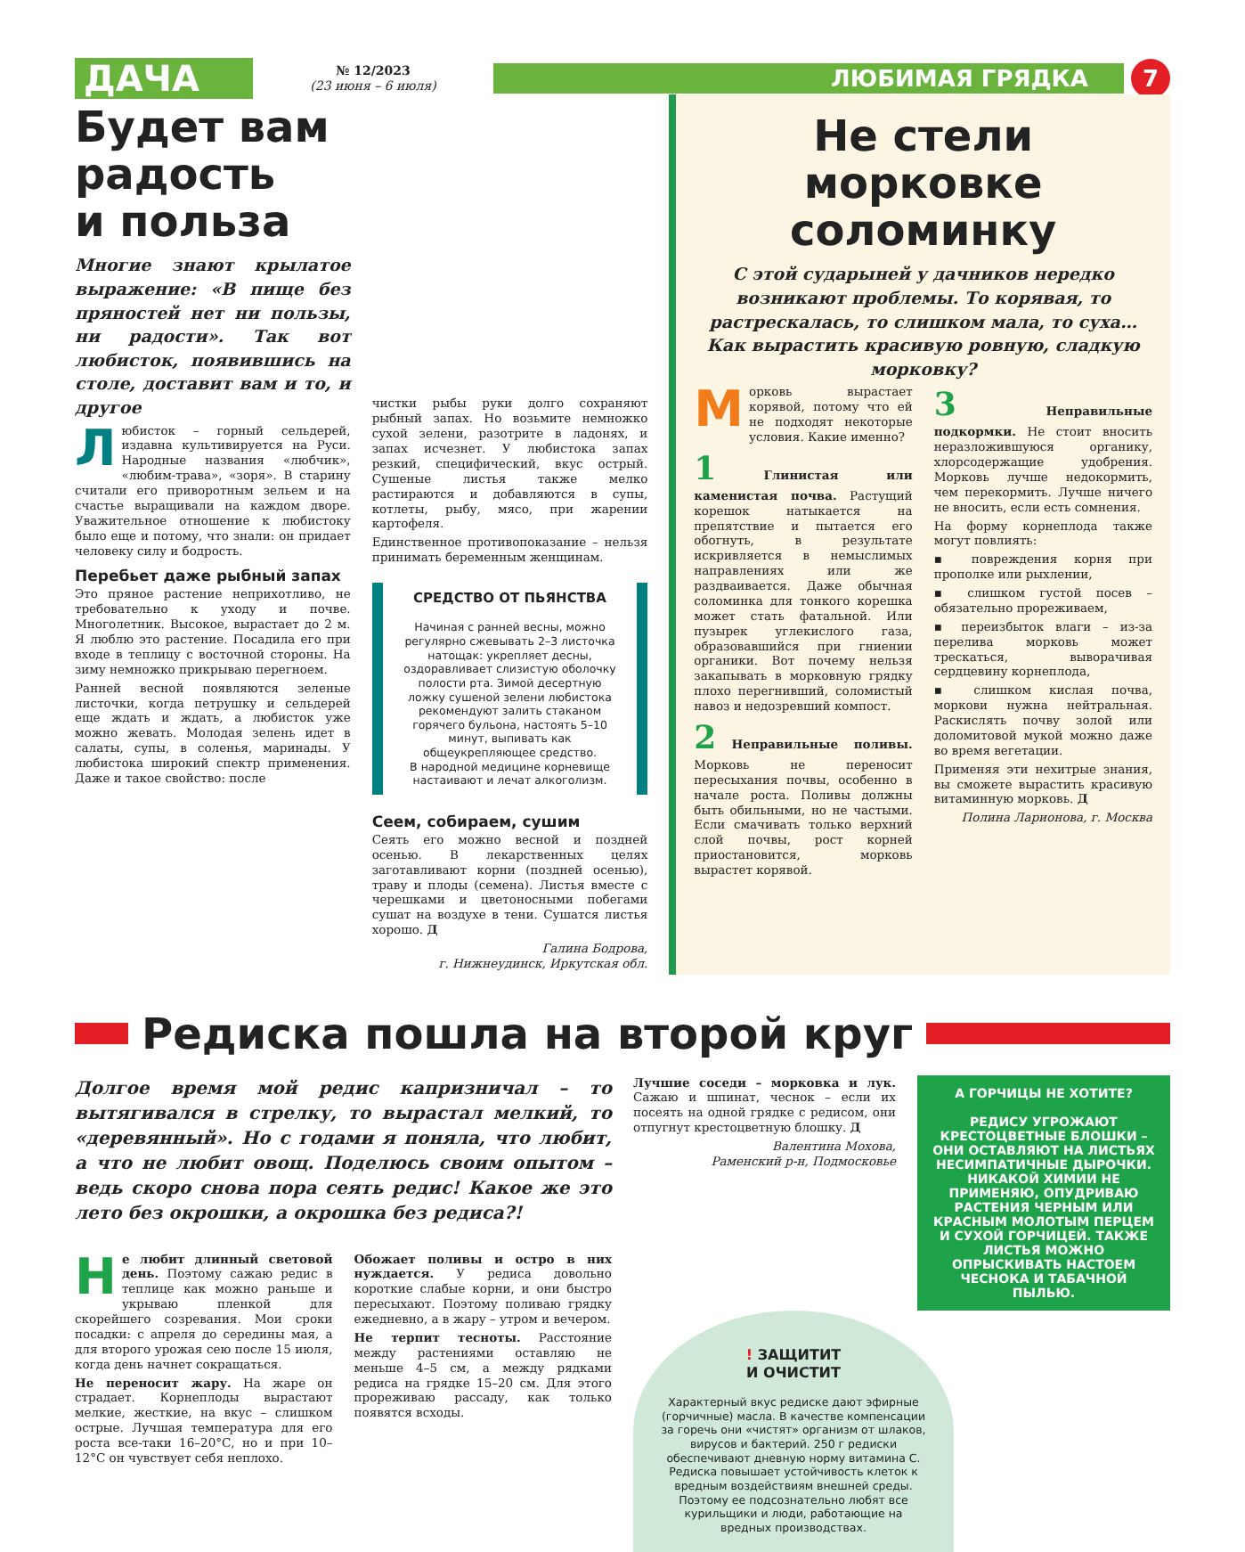ДАЧА
№ 12/2023
(23 июня – 6 июля)
ЛЮБИМАЯ ГРЯДКА
7
Будет вам
радость
и польза
Многие знают крылатое выражение: «В пище без пряностей нет ни пользы, ни радости». Так вот любисток, появившись на столе, доставит вам и то, и другое
Любисток – горный сельдерей, издавна культивируется на Руси. Народные названия «любчик», «любим-трава», «зоря». В старину считали его приворотным зельем и на счастье выращивали на каждом дворе. Уважительное отношение к любистоку было еще и потому, что знали: он придает человеку силу и бодрость.
Перебьет даже рыбный запах
Это пряное растение неприхотливо, не требовательно к уходу и почве. Многолетник. Высокое, вырастает до 2 м. Я люблю это растение. Посадила его при входе в теплицу с восточной стороны. На зиму немножко прикрываю перегноем.
Ранней весной появляются зеленые листочки, когда петрушку и сельдерей еще ждать и ждать, а любисток уже можно жевать. Молодая зелень идет в салаты, супы, в соленья, маринады. У любистока широкий спектр применения. Даже и такое свойство: после
чистки рыбы руки долго сохраняют рыбный запах. Но возьмите немножко сухой зелени, разотрите в ладонях, и запах исчезнет. У любистока запах резкий, специфический, вкус острый. Сушеные листья также мелко растираются и добавляются в супы, котлеты, рыбу, мясо, при жарении картофеля.
Единственное противопоказание – нельзя принимать беременным женщинам.
СРЕДСТВО ОТ ПЬЯНСТВА
Начиная с ранней весны, можно регулярно сжевывать 2–3 листочка натощак: укрепляет десны, оздоравливает слизистую оболочку полости рта. Зимой десертную ложку сушеной зелени любистока рекомендуют залить стаканом горячего бульона, настоять 5–10 минут, выпивать как общеукрепляющее средство.
В народной медицине корневище настаивают и лечат алкоголизм.
Сеем, собираем, сушим
Сеять его можно весной и поздней осенью. В лекарственных целях заготавливают корни (поздней осенью), траву и плоды (семена). Листья вместе с черешками и цветоносными побегами сушат на воздухе в тени. Сушатся листья хорошо. Д
Галина Бодрова,
г. Нижнеудинск, Иркутская обл.
Не стели морковке соломинку
С этой сударыней у дачников нередко возникают проблемы. То корявая, то растрескалась, то слишком мала, то суха… Как вырастить красивую ровную, сладкую морковку?
Морковь вырастает корявой, потому что ей не подходят некоторые условия. Какие именно?
1 Глинистая или каменистая почва. Растущий корешок натыкается на препятствие и пытается его обогнуть, в результате искривляется в немыслимых направлениях или же раздваивается. Даже обычная соломинка для тонкого корешка может стать фатальной. Или пузырек углекислого газа, образовавшийся при гниении органики. Вот почему нельзя закапывать в морковную грядку плохо перегнивший, соломистый навоз и недозревший компост.
2 Неправильные поливы. Морковь не переносит пересыхания почвы, особенно в начале роста. Поливы должны быть обильными, но не частыми. Если смачивать только верхний слой почвы, рост корней приостановится, морковь вырастет корявой.
3 Неправильные подкормки. Не стоит вносить неразложившуюся органику, хлорсодержащие удобрения. Морковь лучше недокормить, чем перекормить. Лучше ничего не вносить, если есть сомнения.
На форму корнеплода также могут повлиять:
▪ повреждения корня при прополке или рыхлении,
▪ слишком густой посев – обязательно прореживаем,
▪ переизбыток влаги – из-за перелива морковь может треcкаться, выворачивая сердцевину корнеплода,
▪ слишком кислая почва, моркови нужна нейтральная. Раскислять почву золой или доломитовой мукой можно даже во время вегетации.
Применяя эти нехитрые знания, вы сможете вырастить красивую витаминную морковь. Д
Полина Ларионова, г. Москва
Редиска пошла на второй круг
Долгое время мой редис капризничал – то вытягивался в стрелку, то вырастал мелкий, то «деревянный». Но с годами я поняла, что любит, а что не любит овощ. Поделюсь своим опытом – ведь скоро снова пора сеять редис! Какое же это лето без окрошки, а окрошка без редиса?!
Не любит длинный световой день. Поэтому сажаю редис в теплице как можно раньше и укрываю пленкой для скорейшего созревания. Мои сроки посадки: с апреля до середины мая, а для второго урожая сею после 15 июля, когда день начнет сокращаться.
Не переносит жару. На жаре он страдает. Корнеплоды вырастают мелкие, жесткие, на вкус – слишком острые. Лучшая температура для его роста все-таки 16–20°С, но и при 10–12°С он чувствует себя неплохо.
Обожает поливы и остро в них нуждается. У редиса довольно короткие слабые корни, и они быстро пересыхают. Поэтому поливаю грядку ежедневно, а в жару – утром и вечером.
Не терпит тесноты. Расстояние между растениями оставляю не меньше 4–5 см, а между рядками редиса на грядке 15–20 см. Для этого прореживаю рассаду, как только появятся всходы.
Лучшие соседи – морковка и лук. Сажаю и шпинат, чеснок – если их посеять на одной грядке с редисом, они отпугнут крестоцветную блошку. Д
Валентина Мохова,
Раменский р-н, Подмосковье
А ГОРЧИЦЫ НЕ ХОТИТЕ?
РЕДИСУ УГРОЖАЮТ КРЕСТОЦВЕТНЫЕ БЛОШКИ – ОНИ ОСТАВЛЯЮТ НА ЛИСТЬЯХ НЕСИМПАТИЧНЫЕ ДЫРОЧКИ. НИКАКОЙ ХИМИИ НЕ ПРИМЕНЯЮ, ОПУДРИВАЮ РАСТЕНИЯ ЧЕРНЫМ ИЛИ КРАСНЫМ МОЛОТЫМ ПЕРЦЕМ И СУХОЙ ГОРЧИЦЕЙ. ТАКЖЕ ЛИСТЬЯ МОЖНО ОПРЫСКИВАТЬ НАСТОЕМ ЧЕСНОКА И ТАБАЧНОЙ ПЫЛЬЮ.
! ЗАЩИТИТ
И ОЧИСТИТ
Характерный вкус редиске дают эфирные (горчичные) масла. В качестве компенсации за горечь они «чистят» организм от шлаков, вирусов и бактерий. 250 г редиски обеспечивают дневную норму витамина С. Редиска повышает устойчивость клеток к вредным воздействиям внешней среды. Поэтому ее подсознательно любят все курильщики и люди, работающие на вредных производствах.